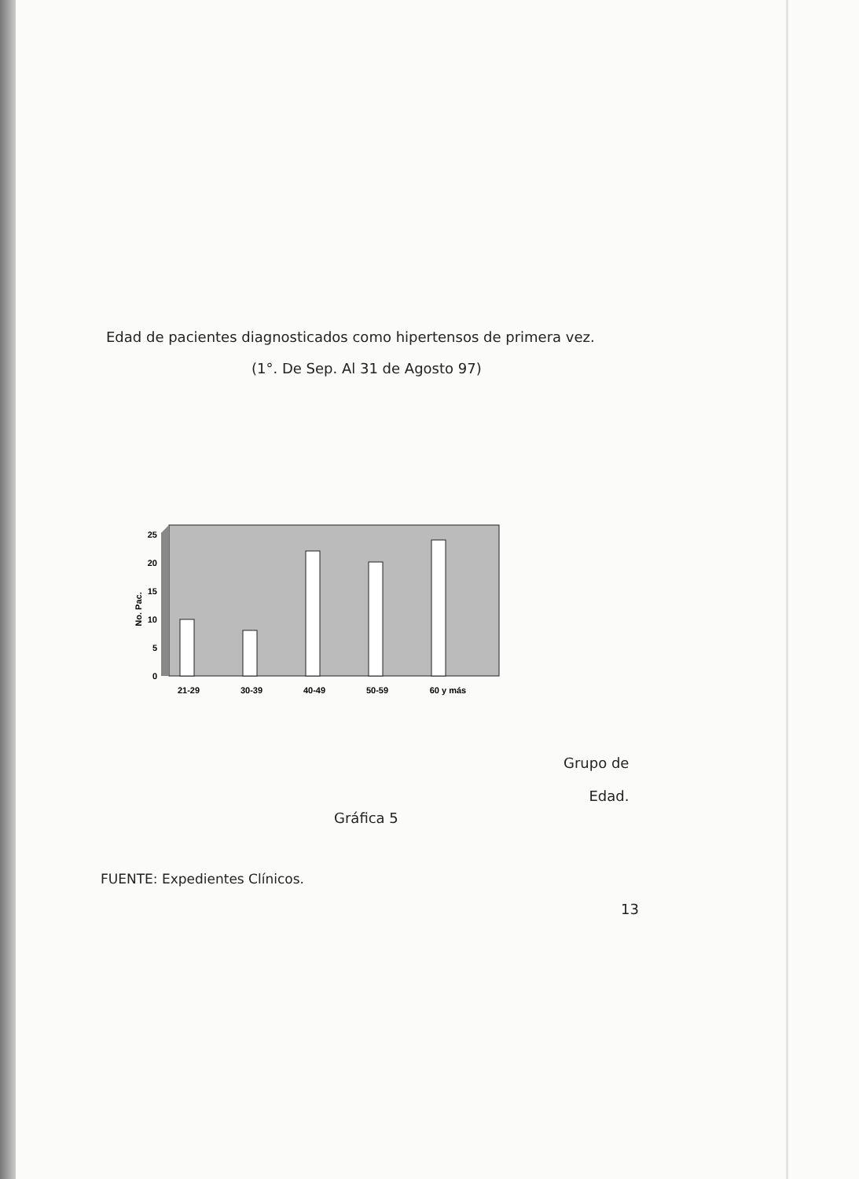Edad de pacientes diagnosticados como hipertensos de primera vez.
(1°. De Sep. Al 31 de Agosto 97)
25
20
15
10
5
0
No. Pac.
21-29
30-39
40-49
50-59
60 y más
Grupo de
Edad.
Gráfica 5
FUENTE: Expedientes Clínicos.
13